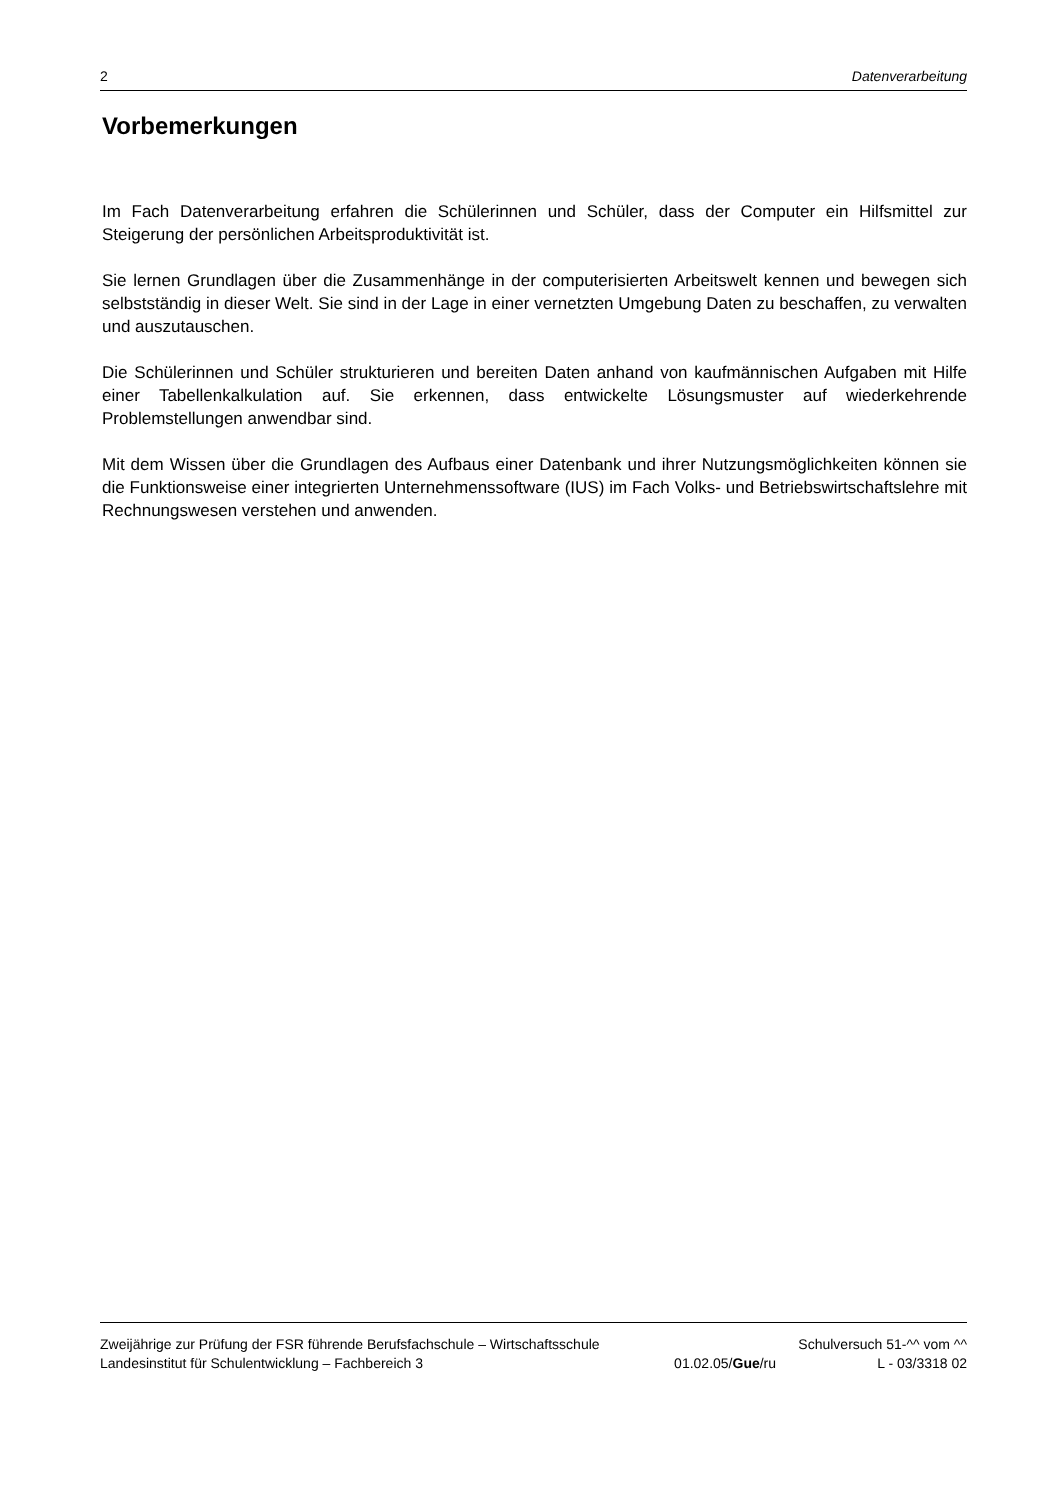2 Datenverarbeitung
Vorbemerkungen
Im Fach Datenverarbeitung erfahren die Schülerinnen und Schüler, dass der Computer ein Hilfsmittel zur Steigerung der persönlichen Arbeitsproduktivität ist.
Sie lernen Grundlagen über die Zusammenhänge in der computerisierten Arbeitswelt kennen und bewegen sich selbstständig in dieser Welt. Sie sind in der Lage in einer vernetzten Umgebung Daten zu beschaffen, zu verwalten und auszutauschen.
Die Schülerinnen und Schüler strukturieren und bereiten Daten anhand von kaufmännischen Aufgaben mit Hilfe einer Tabellenkalkulation auf. Sie erkennen, dass entwickelte Lösungsmuster auf wiederkehrende Problemstellungen anwendbar sind.
Mit dem Wissen über die Grundlagen des Aufbaus einer Datenbank und ihrer Nutzungsmöglichkeiten können sie die Funktionsweise einer integrierten Unternehmenssoftware (IUS) im Fach Volks- und Betriebswirtschaftslehre mit Rechnungswesen verstehen und anwenden.
Zweijährige zur Prüfung der FSR führende Berufsfachschule – Wirtschaftsschule Schulversuch 51-^^ vom ^^
Landesinstitut für Schulentwicklung – Fachbereich 3 01.02.05/Gue/ru L - 03/3318 02